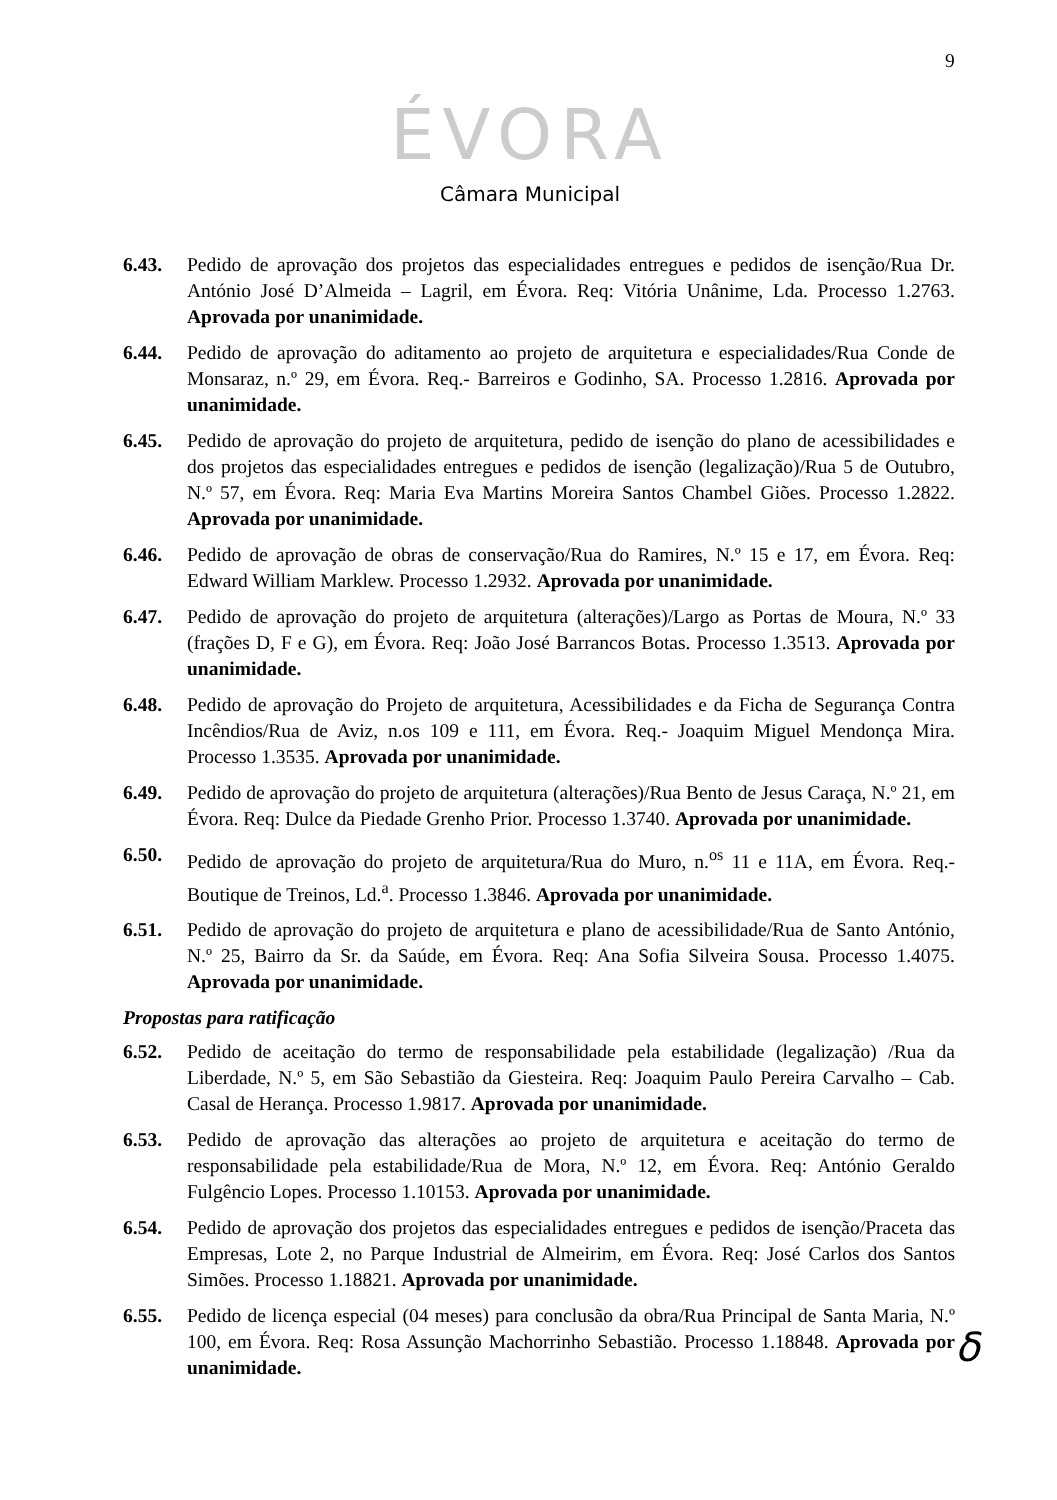9
ÉVORA
Câmara Municipal
6.43. Pedido de aprovação dos projetos das especialidades entregues e pedidos de isenção/Rua Dr. António José D’Almeida – Lagril, em Évora. Req: Vitória Unânime, Lda. Processo 1.2763. Aprovada por unanimidade.
6.44. Pedido de aprovação do aditamento ao projeto de arquitetura e especialidades/Rua Conde de Monsaraz, n.º 29, em Évora. Req.- Barreiros e Godinho, SA. Processo 1.2816. Aprovada por unanimidade.
6.45. Pedido de aprovação do projeto de arquitetura, pedido de isenção do plano de acessibilidades e dos projetos das especialidades entregues e pedidos de isenção (legalização)/Rua 5 de Outubro, N.º 57, em Évora. Req: Maria Eva Martins Moreira Santos Chambel Giões. Processo 1.2822. Aprovada por unanimidade.
6.46. Pedido de aprovação de obras de conservação/Rua do Ramires, N.º 15 e 17, em Évora. Req: Edward William Marklew. Processo 1.2932. Aprovada por unanimidade.
6.47. Pedido de aprovação do projeto de arquitetura (alterações)/Largo as Portas de Moura, N.º 33 (frações D, F e G), em Évora. Req: João José Barrancos Botas. Processo 1.3513. Aprovada por unanimidade.
6.48. Pedido de aprovação do Projeto de arquitetura, Acessibilidades e da Ficha de Segurança Contra Incêndios/Rua de Aviz, n.os 109 e 111, em Évora. Req.- Joaquim Miguel Mendonça Mira. Processo 1.3535. Aprovada por unanimidade.
6.49. Pedido de aprovação do projeto de arquitetura (alterações)/Rua Bento de Jesus Caraça, N.º 21, em Évora. Req: Dulce da Piedade Grenho Prior. Processo 1.3740. Aprovada por unanimidade.
6.50. Pedido de aprovação do projeto de arquitetura/Rua do Muro, n.<sup>os</sup> 11 e 11A, em Évora. Req.- Boutique de Treinos, Ld.<sup>a</sup>. Processo 1.3846. Aprovada por unanimidade.
6.51. Pedido de aprovação do projeto de arquitetura e plano de acessibilidade/Rua de Santo António, N.º 25, Bairro da Sr. da Saúde, em Évora. Req: Ana Sofia Silveira Sousa. Processo 1.4075. Aprovada por unanimidade.
Propostas para ratificação
6.52. Pedido de aceitação do termo de responsabilidade pela estabilidade (legalização) /Rua da Liberdade, N.º 5, em São Sebastião da Giesteira. Req: Joaquim Paulo Pereira Carvalho – Cab. Casal de Herança. Processo 1.9817. Aprovada por unanimidade.
6.53. Pedido de aprovação das alterações ao projeto de arquitetura e aceitação do termo de responsabilidade pela estabilidade/Rua de Mora, N.º 12, em Évora. Req: António Geraldo Fulgêncio Lopes. Processo 1.10153. Aprovada por unanimidade.
6.54. Pedido de aprovação dos projetos das especialidades entregues e pedidos de isenção/Praceta das Empresas, Lote 2, no Parque Industrial de Almeirim, em Évora. Req: José Carlos dos Santos Simões. Processo 1.18821. Aprovada por unanimidade.
6.55. Pedido de licença especial (04 meses) para conclusão da obra/Rua Principal de Santa Maria, N.º 100, em Évora. Req: Rosa Assunção Machorrinho Sebastião. Processo 1.18848. Aprovada por unanimidade.
ẟ